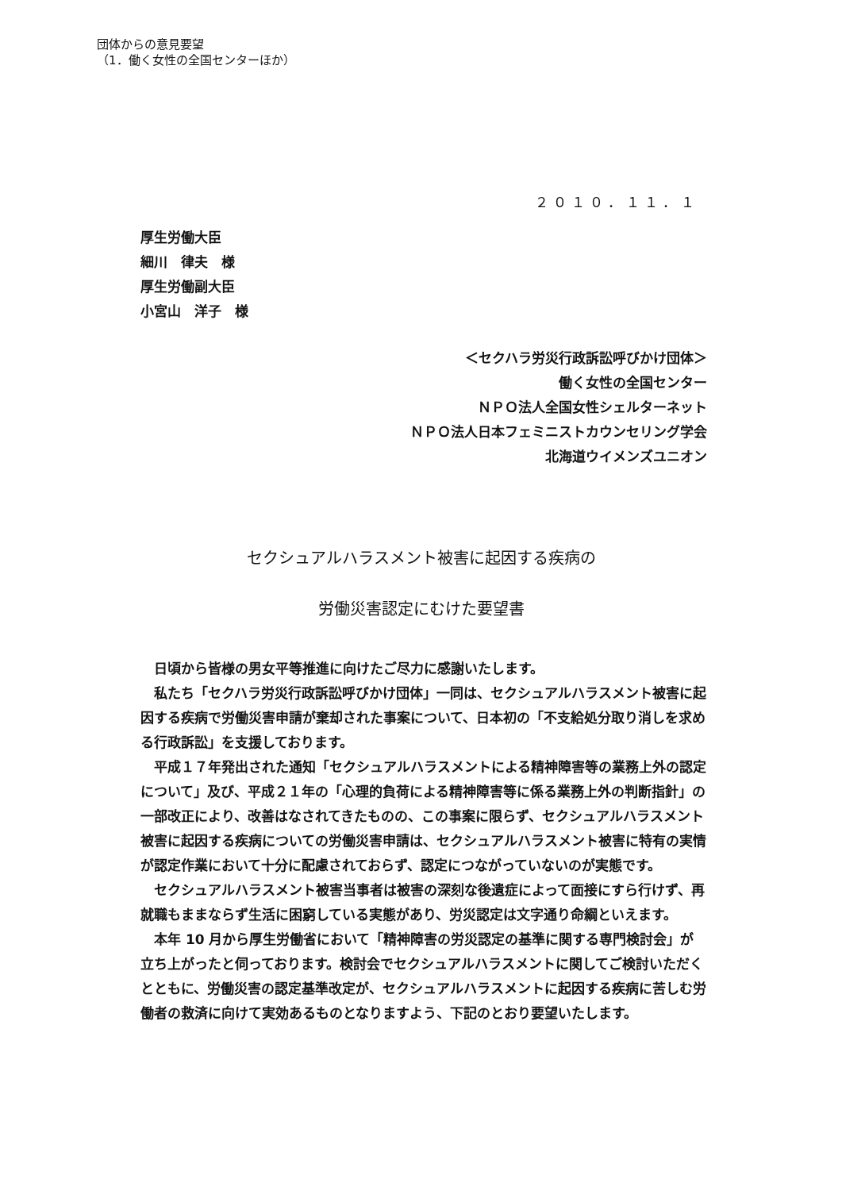団体からの意見要望
（1．働く女性の全国センターほか）
２０１０．１１．１
厚生労働大臣
細川　律夫　様
厚生労働副大臣
小宮山　洋子　様
＜セクハラ労災行政訴訟呼びかけ団体＞
働く女性の全国センター
ＮＰＯ法人全国女性シェルターネット
ＮＰＯ法人日本フェミニストカウンセリング学会
北海道ウイメンズユニオン
セクシュアルハラスメント被害に起因する疾病の
労働災害認定にむけた要望書
日頃から皆様の男女平等推進に向けたご尽力に感謝いたします。
私たち「セクハラ労災行政訴訟呼びかけ団体」一同は、セクシュアルハラスメント被害に起因する疾病で労働災害申請が棄却された事案について、日本初の「不支給処分取り消しを求める行政訴訟」を支援しております。
平成１７年発出された通知「セクシュアルハラスメントによる精神障害等の業務上外の認定について」及び、平成２１年の「心理的負荷による精神障害等に係る業務上外の判断指針」の一部改正により、改善はなされてきたものの、この事案に限らず、セクシュアルハラスメント被害に起因する疾病についての労働災害申請は、セクシュアルハラスメント被害に特有の実情が認定作業において十分に配慮されておらず、認定につながっていないのが実態です。
セクシュアルハラスメント被害当事者は被害の深刻な後遺症によって面接にすら行けず、再就職もままならず生活に困窮している実態があり、労災認定は文字通り命綱といえます。
本年 10 月から厚生労働省において「精神障害の労災認定の基準に関する専門検討会」が立ち上がったと伺っております。検討会でセクシュアルハラスメントに関してご検討いただくとともに、労働災害の認定基準改定が、セクシュアルハラスメントに起因する疾病に苦しむ労働者の救済に向けて実効あるものとなりますよう、下記のとおり要望いたします。